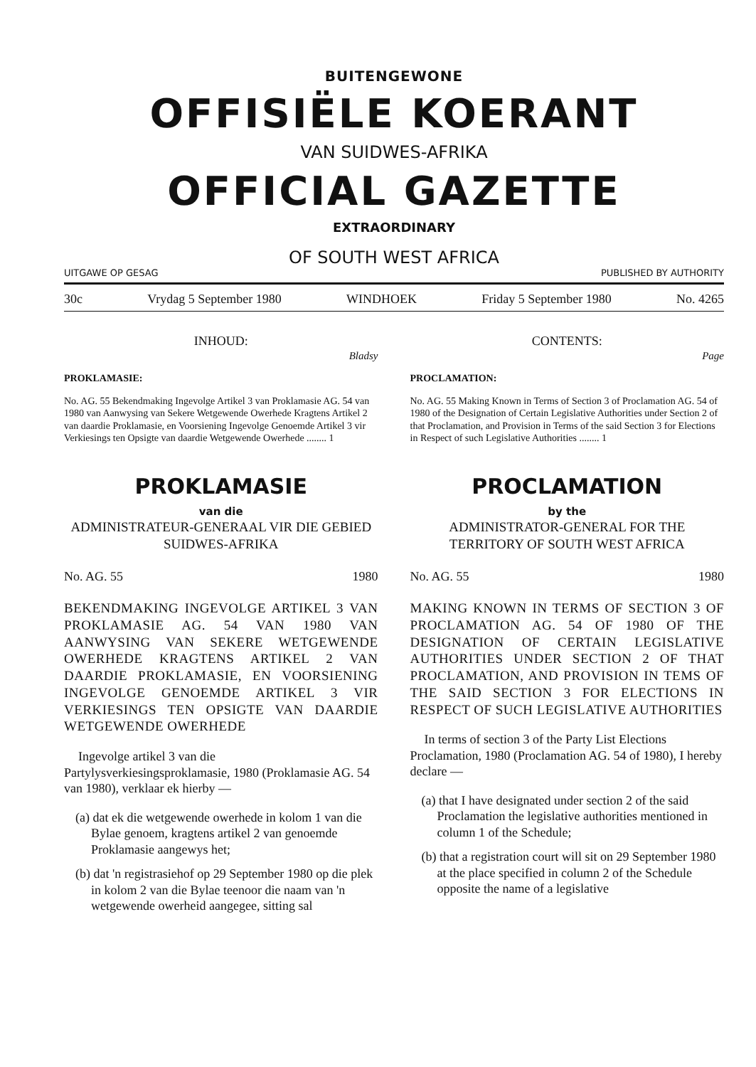BUITENGEWONE
OFFISIËLE KOERANT
VAN SUIDWES-AFRIKA
OFFICIAL GAZETTE
EXTRAORDINARY
OF SOUTH WEST AFRICA
UITGAWE OP GESAG PUBLISHED BY AUTHORITY
30c Vrydag 5 September 1980 WINDHOEK Friday 5 September 1980 No. 4265
INHOUD:
Bladsy
PROKLAMASIE:
No. AG. 55 Bekendmaking Ingevolge Artikel 3 van Proklamasie AG. 54 van 1980 van Aanwysing van Sekere Wetgewende Owerhede Kragtens Artikel 2 van daardie Proklamasie, en Voorsiening Ingevolge Genoemde Artikel 3 vir Verkiesings ten Opsigte van daardie Wetgewende Owerhede ........ 1
PROKLAMASIE
van die
ADMINISTRATEUR-GENERAAL VIR DIE GEBIED SUIDWES-AFRIKA
No. AG. 55 1980
BEKENDMAKING INGEVOLGE ARTIKEL 3 VAN PROKLAMASIE AG. 54 VAN 1980 VAN AANWYSING VAN SEKERE WETGEWENDE OWERHEDE KRAGTENS ARTIKEL 2 VAN DAARDIE PROKLAMASIE, EN VOORSIENING INGEVOLGE GENOEMDE ARTIKEL 3 VIR VERKIESINGS TEN OPSIGTE VAN DAARDIE WETGEWENDE OWERHEDE
Ingevolge artikel 3 van die Partylysverkiesingsproklamasie, 1980 (Proklamasie AG. 54 van 1980), verklaar ek hierby —
(a) dat ek die wetgewende owerhede in kolom 1 van die Bylae genoem, kragtens artikel 2 van genoemde Proklamasie aangewys het;
(b) dat 'n registrasiehof op 29 September 1980 op die plek in kolom 2 van die Bylae teenoor die naam van 'n wetgewende owerheid aangegee, sitting sal
CONTENTS:
Page
PROCLAMATION:
No. AG. 55 Making Known in Terms of Section 3 of Proclamation AG. 54 of 1980 of the Designation of Certain Legislative Authorities under Section 2 of that Proclamation, and Provision in Terms of the said Section 3 for Elections in Respect of such Legislative Authorities ........ 1
PROCLAMATION
by the
ADMINISTRATOR-GENERAL FOR THE TERRITORY OF SOUTH WEST AFRICA
No. AG. 55 1980
MAKING KNOWN IN TERMS OF SECTION 3 OF PROCLAMATION AG. 54 OF 1980 OF THE DESIGNATION OF CERTAIN LEGISLATIVE AUTHORITIES UNDER SECTION 2 OF THAT PROCLAMATION, AND PROVISION IN TEMS OF THE SAID SECTION 3 FOR ELECTIONS IN RESPECT OF SUCH LEGISLATIVE AUTHORITIES
In terms of section 3 of the Party List Elections Proclamation, 1980 (Proclamation AG. 54 of 1980), I hereby declare —
(a) that I have designated under section 2 of the said Proclamation the legislative authorities mentioned in column 1 of the Schedule;
(b) that a registration court will sit on 29 September 1980 at the place specified in column 2 of the Schedule opposite the name of a legislative